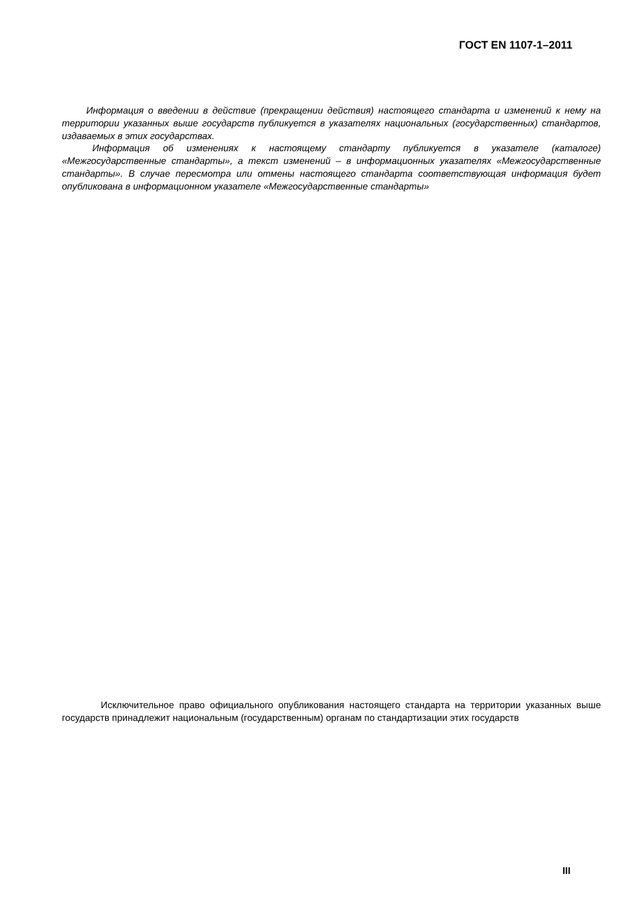ГОСТ EN 1107-1–2011
Информация о введении в действие (прекращении действия) настоящего стандарта и изменений к нему на территории указанных выше государств публикуется в указателях национальных (государственных) стандартов, издаваемых в этих государствах.
Информация об изменениях к настоящему стандарту публикуется в указателе (каталоге) «Межгосударственные стандарты», а текст изменений – в информационных указателях «Межгосударственные стандарты». В случае пересмотра или отмены настоящего стандарта соответствующая информация будет опубликована в информационном указателе «Межгосударственные стандарты»
Исключительное право официального опубликования настоящего стандарта на территории указанных выше государств принадлежит национальным (государственным) органам по стандартизации этих государств
III